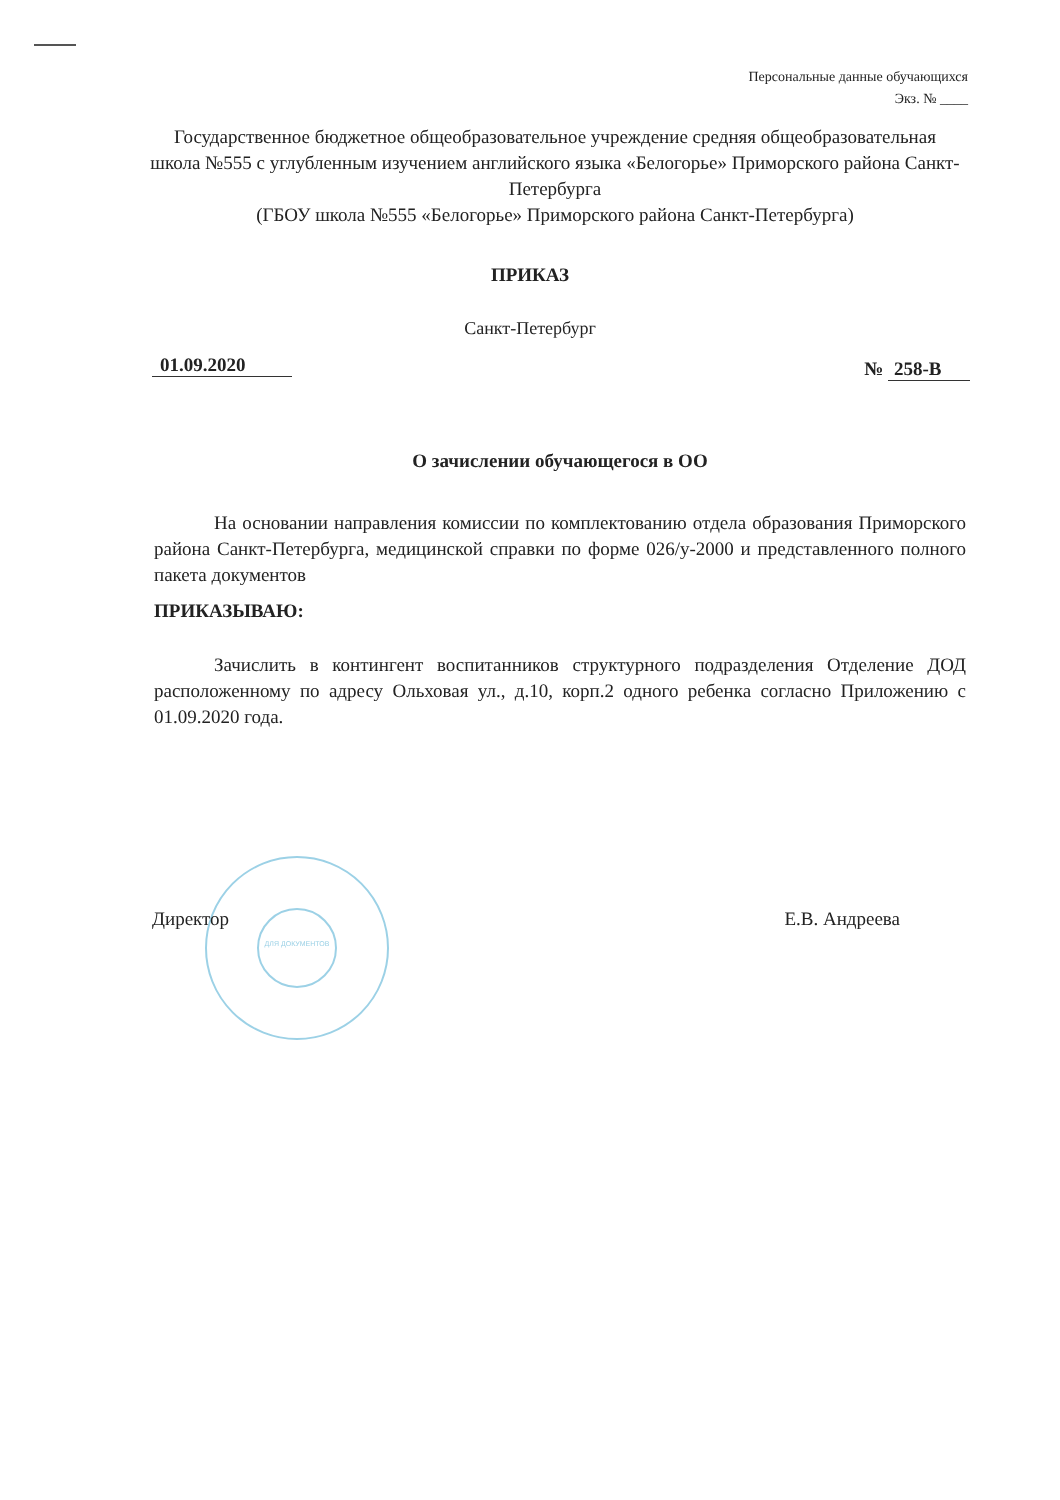Персональные данные обучающихся
Экз. № ____
Государственное бюджетное общеобразовательное учреждение средняя общеобразовательная школа №555 с углубленным изучением английского языка «Белогорье» Приморского района Санкт-Петербурга
(ГБОУ школа №555 «Белогорье» Приморского района Санкт-Петербурга)
ПРИКАЗ
Санкт-Петербург
01.09.2020 № 258-В
О зачислении обучающегося в ОО
На основании направления комиссии по комплектованию отдела образования Приморского района Санкт-Петербурга, медицинской справки по форме 026/у-2000 и представленного полного пакета документов
ПРИКАЗЫВАЮ:
Зачислить в контингент воспитанников структурного подразделения Отделение ДОД расположенному по адресу Ольховая ул., д.10, корп.2 одного ребенка согласно Приложению с 01.09.2020 года.
ДЛЯ ДОКУМЕНТОВ
Директор Е.В. Андреева